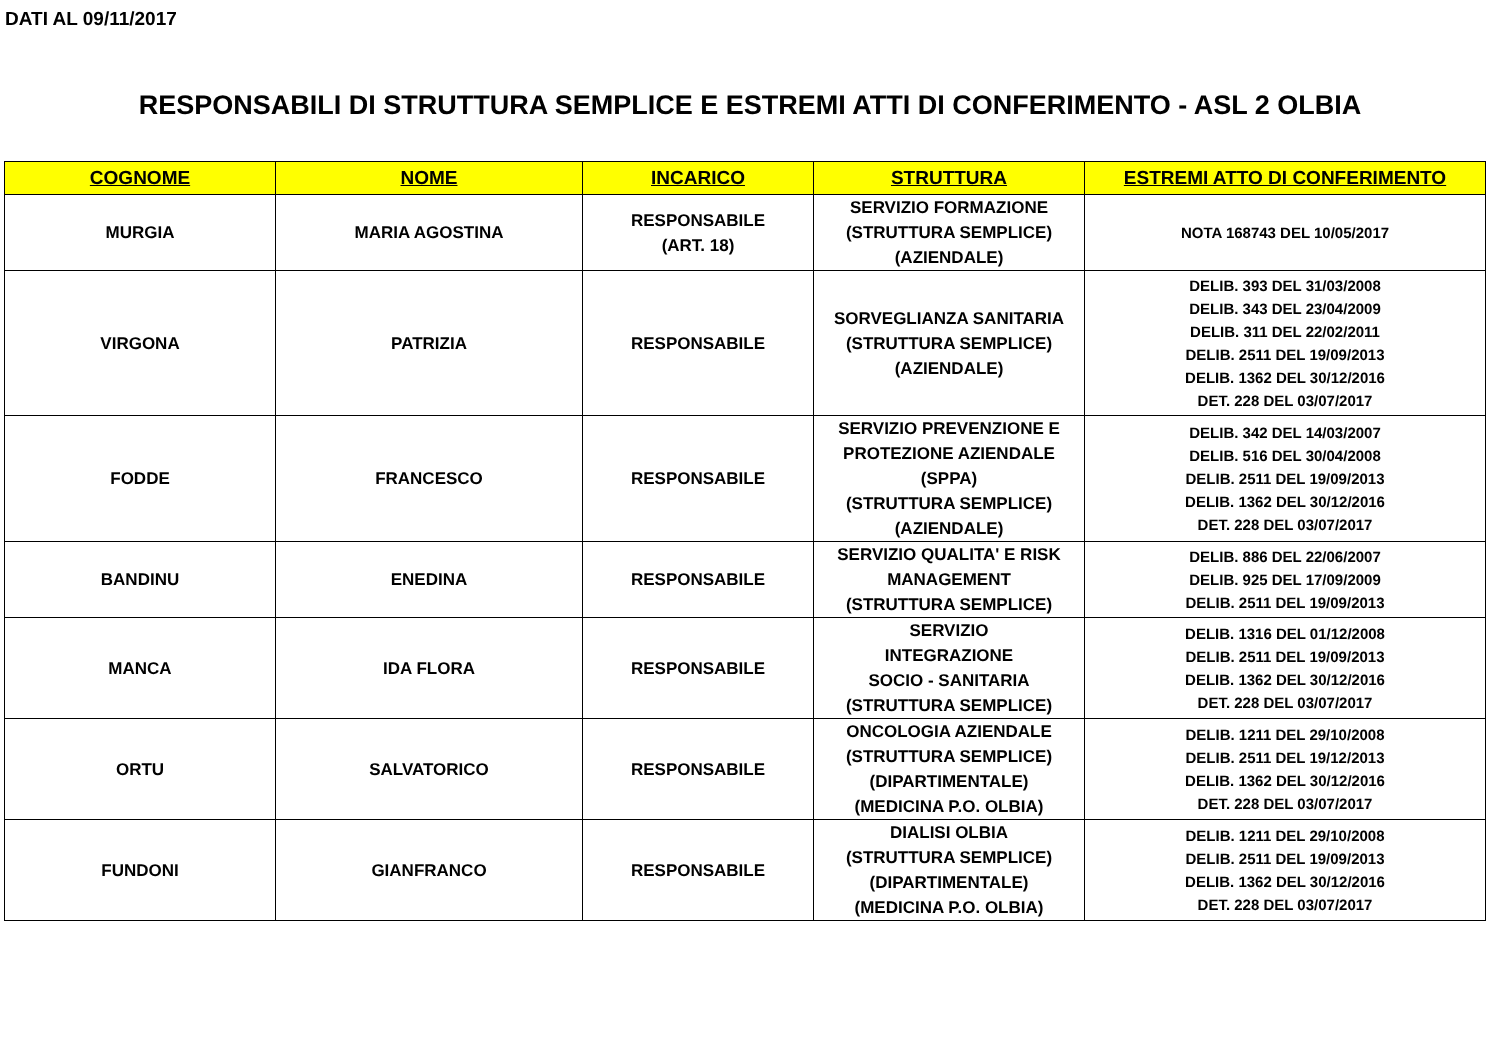DATI AL 09/11/2017
RESPONSABILI DI STRUTTURA SEMPLICE E ESTREMI ATTI DI CONFERIMENTO - ASL 2 OLBIA
| COGNOME | NOME | INCARICO | STRUTTURA | ESTREMI ATTO DI CONFERIMENTO |
| --- | --- | --- | --- | --- |
| MURGIA | MARIA AGOSTINA | RESPONSABILE (ART. 18) | SERVIZIO FORMAZIONE (STRUTTURA SEMPLICE) (AZIENDALE) | NOTA 168743 DEL 10/05/2017 |
| VIRGONA | PATRIZIA | RESPONSABILE | SORVEGLIANZA SANITARIA (STRUTTURA SEMPLICE) (AZIENDALE) | DELIB. 393 DEL 31/03/2008 DELIB. 343 DEL 23/04/2009 DELIB. 311 DEL 22/02/2011 DELIB. 2511 DEL 19/09/2013 DELIB. 1362 DEL 30/12/2016 DET. 228 DEL 03/07/2017 |
| FODDE | FRANCESCO | RESPONSABILE | SERVIZIO PREVENZIONE E PROTEZIONE AZIENDALE (SPPA) (STRUTTURA SEMPLICE) (AZIENDALE) | DELIB. 342 DEL 14/03/2007 DELIB. 516 DEL 30/04/2008 DELIB. 2511 DEL 19/09/2013 DELIB. 1362 DEL 30/12/2016 DET. 228 DEL 03/07/2017 |
| BANDINU | ENEDINA | RESPONSABILE | SERVIZIO QUALITA' E RISK MANAGEMENT (STRUTTURA SEMPLICE) | DELIB. 886 DEL 22/06/2007 DELIB. 925 DEL 17/09/2009 DELIB. 2511 DEL 19/09/2013 |
| MANCA | IDA FLORA | RESPONSABILE | SERVIZIO INTEGRAZIONE SOCIO - SANITARIA (STRUTTURA SEMPLICE) | DELIB. 1316 DEL 01/12/2008 DELIB. 2511 DEL 19/09/2013 DELIB. 1362 DEL 30/12/2016 DET. 228 DEL 03/07/2017 |
| ORTU | SALVATORICO | RESPONSABILE | ONCOLOGIA AZIENDALE (STRUTTURA SEMPLICE) (DIPARTIMENTALE) (MEDICINA P.O. OLBIA) | DELIB. 1211 DEL 29/10/2008 DELIB. 2511 DEL 19/12/2013 DELIB. 1362 DEL 30/12/2016 DET. 228 DEL 03/07/2017 |
| FUNDONI | GIANFRANCO | RESPONSABILE | DIALISI OLBIA (STRUTTURA SEMPLICE) (DIPARTIMENTALE) (MEDICINA P.O. OLBIA) | DELIB. 1211 DEL 29/10/2008 DELIB. 2511 DEL 19/09/2013 DELIB. 1362 DEL 30/12/2016 DET. 228 DEL 03/07/2017 |